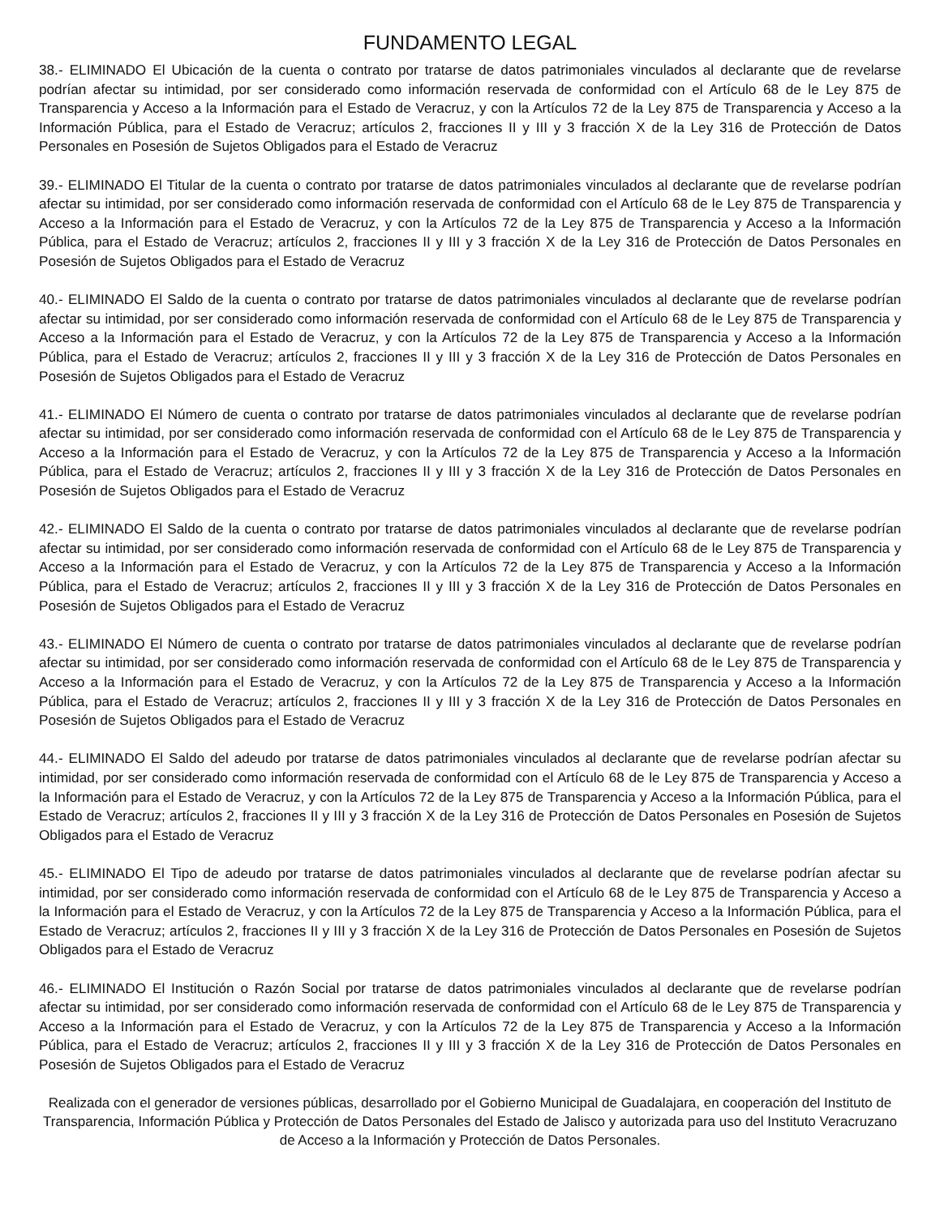FUNDAMENTO LEGAL
38.- ELIMINADO El Ubicación de la cuenta o contrato por tratarse de datos patrimoniales vinculados al declarante que de revelarse podrían afectar su intimidad, por ser considerado como información reservada de conformidad con el Artículo 68 de le Ley 875 de Transparencia y Acceso a la Información para el Estado de Veracruz, y con la Artículos 72 de la Ley 875 de Transparencia y Acceso a la Información Pública, para el Estado de Veracruz; artículos 2, fracciones II y III y 3 fracción X de la Ley 316 de Protección de Datos Personales en Posesión de Sujetos Obligados para el Estado de Veracruz
39.- ELIMINADO El Titular de la cuenta o contrato por tratarse de datos patrimoniales vinculados al declarante que de revelarse podrían afectar su intimidad, por ser considerado como información reservada de conformidad con el Artículo 68 de le Ley 875 de Transparencia y Acceso a la Información para el Estado de Veracruz, y con la Artículos 72 de la Ley 875 de Transparencia y Acceso a la Información Pública, para el Estado de Veracruz; artículos 2, fracciones II y III y 3 fracción X de la Ley 316 de Protección de Datos Personales en Posesión de Sujetos Obligados para el Estado de Veracruz
40.- ELIMINADO El Saldo de la cuenta o contrato por tratarse de datos patrimoniales vinculados al declarante que de revelarse podrían afectar su intimidad, por ser considerado como información reservada de conformidad con el Artículo 68 de le Ley 875 de Transparencia y Acceso a la Información para el Estado de Veracruz, y con la Artículos 72 de la Ley 875 de Transparencia y Acceso a la Información Pública, para el Estado de Veracruz; artículos 2, fracciones II y III y 3 fracción X de la Ley 316 de Protección de Datos Personales en Posesión de Sujetos Obligados para el Estado de Veracruz
41.- ELIMINADO El Número de cuenta o contrato por tratarse de datos patrimoniales vinculados al declarante que de revelarse podrían afectar su intimidad, por ser considerado como información reservada de conformidad con el Artículo 68 de le Ley 875 de Transparencia y Acceso a la Información para el Estado de Veracruz, y con la Artículos 72 de la Ley 875 de Transparencia y Acceso a la Información Pública, para el Estado de Veracruz; artículos 2, fracciones II y III y 3 fracción X de la Ley 316 de Protección de Datos Personales en Posesión de Sujetos Obligados para el Estado de Veracruz
42.- ELIMINADO El Saldo de la cuenta o contrato por tratarse de datos patrimoniales vinculados al declarante que de revelarse podrían afectar su intimidad, por ser considerado como información reservada de conformidad con el Artículo 68 de le Ley 875 de Transparencia y Acceso a la Información para el Estado de Veracruz, y con la Artículos 72 de la Ley 875 de Transparencia y Acceso a la Información Pública, para el Estado de Veracruz; artículos 2, fracciones II y III y 3 fracción X de la Ley 316 de Protección de Datos Personales en Posesión de Sujetos Obligados para el Estado de Veracruz
43.- ELIMINADO El Número de cuenta o contrato por tratarse de datos patrimoniales vinculados al declarante que de revelarse podrían afectar su intimidad, por ser considerado como información reservada de conformidad con el Artículo 68 de le Ley 875 de Transparencia y Acceso a la Información para el Estado de Veracruz, y con la Artículos 72 de la Ley 875 de Transparencia y Acceso a la Información Pública, para el Estado de Veracruz; artículos 2, fracciones II y III y 3 fracción X de la Ley 316 de Protección de Datos Personales en Posesión de Sujetos Obligados para el Estado de Veracruz
44.- ELIMINADO El Saldo del adeudo por tratarse de datos patrimoniales vinculados al declarante que de revelarse podrían afectar su intimidad, por ser considerado como información reservada de conformidad con el Artículo 68 de le Ley 875 de Transparencia y Acceso a la Información para el Estado de Veracruz, y con la Artículos 72 de la Ley 875 de Transparencia y Acceso a la Información Pública, para el Estado de Veracruz; artículos 2, fracciones II y III y 3 fracción X de la Ley 316 de Protección de Datos Personales en Posesión de Sujetos Obligados para el Estado de Veracruz
45.- ELIMINADO El Tipo de adeudo por tratarse de datos patrimoniales vinculados al declarante que de revelarse podrían afectar su intimidad, por ser considerado como información reservada de conformidad con el Artículo 68 de le Ley 875 de Transparencia y Acceso a la Información para el Estado de Veracruz, y con la Artículos 72 de la Ley 875 de Transparencia y Acceso a la Información Pública, para el Estado de Veracruz; artículos 2, fracciones II y III y 3 fracción X de la Ley 316 de Protección de Datos Personales en Posesión de Sujetos Obligados para el Estado de Veracruz
46.- ELIMINADO El Institución o Razón Social por tratarse de datos patrimoniales vinculados al declarante que de revelarse podrían afectar su intimidad, por ser considerado como información reservada de conformidad con el Artículo 68 de le Ley 875 de Transparencia y Acceso a la Información para el Estado de Veracruz, y con la Artículos 72 de la Ley 875 de Transparencia y Acceso a la Información Pública, para el Estado de Veracruz; artículos 2, fracciones II y III y 3 fracción X de la Ley 316 de Protección de Datos Personales en Posesión de Sujetos Obligados para el Estado de Veracruz
Realizada con el generador de versiones públicas, desarrollado por el Gobierno Municipal de Guadalajara, en cooperación del Instituto de Transparencia, Información Pública y Protección de Datos Personales del Estado de Jalisco y autorizada para uso del Instituto Veracruzano de Acceso a la Información y Protección de Datos Personales.